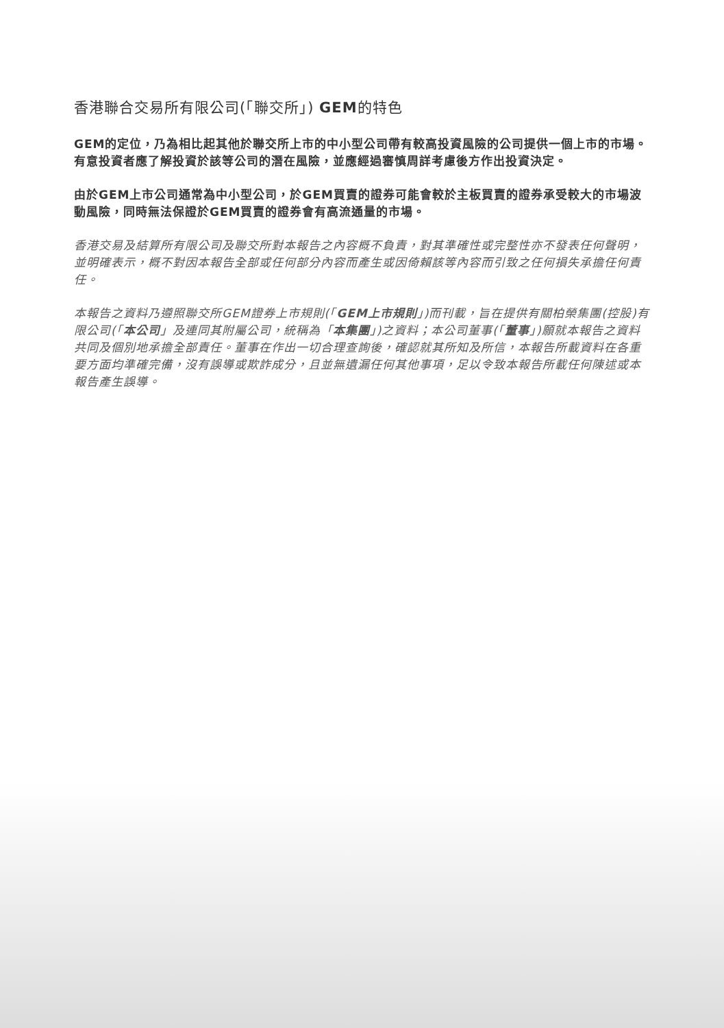香港聯合交易所有限公司(「聯交所」) GEM的特色
GEM的定位，乃為相比起其他於聯交所上市的中小型公司帶有較高投資風險的公司提供一個上市的市場。有意投資者應了解投資於該等公司的潛在風險，並應經過審慎周詳考慮後方作出投資決定。
由於GEM上市公司通常為中小型公司，於GEM買賣的證券可能會較於主板買賣的證券承受較大的市場波動風險，同時無法保證於GEM買賣的證券會有高流通量的市場。
香港交易及結算所有限公司及聯交所對本報告之內容概不負責，對其準確性或完整性亦不發表任何聲明，並明確表示，概不對因本報告全部或任何部分內容而產生或因倚賴該等內容而引致之任何損失承擔任何責任。
本報告之資料乃遵照聯交所GEM證券上市規則(「GEM上市規則」)而刊載，旨在提供有關柏榮集團(控股)有限公司(「本公司」及連同其附屬公司，統稱為「本集團」)之資料；本公司董事(「董事」)願就本報告之資料共同及個別地承擔全部責任。董事在作出一切合理查詢後，確認就其所知及所信，本報告所載資料在各重要方面均準確完備，沒有誤導或欺詐成分，且並無遺漏任何其他事項，足以令致本報告所載任何陳述或本報告產生誤導。